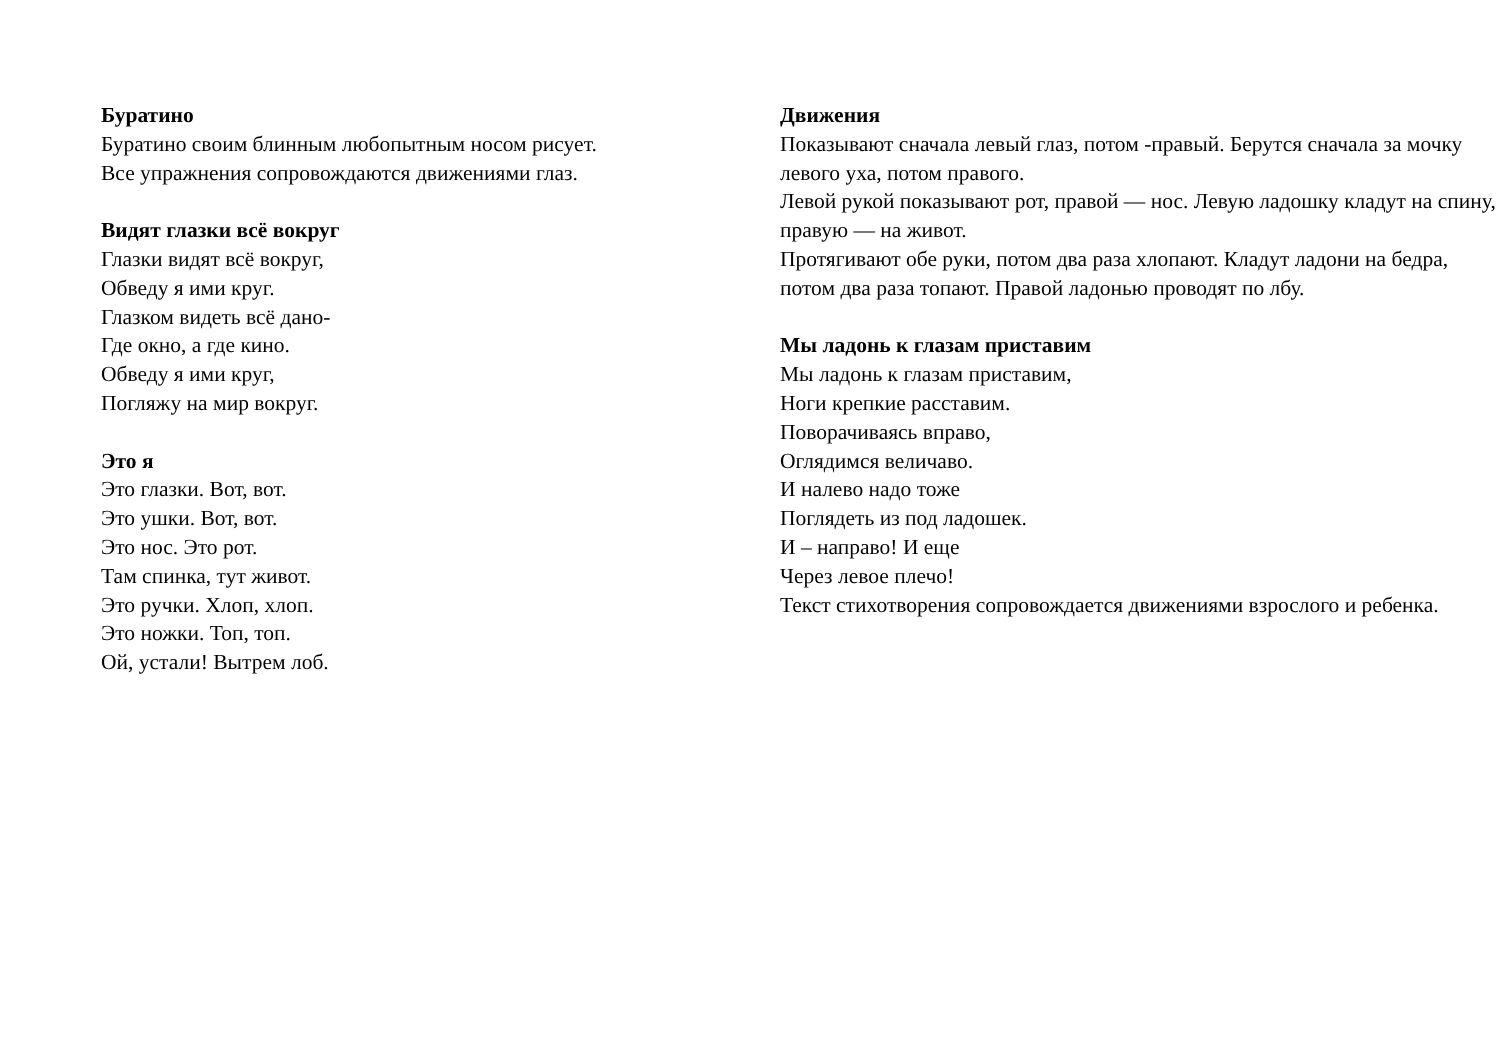Буратино
Буратино своим блинным любопытным носом рисует.
Все упражнения сопровождаются движениями глаз.
Видят глазки всё вокруг
Глазки видят всё вокруг,
Обведу я ими круг.
Глазком видеть всё дано-
Где окно, а где кино.
Обведу я ими круг,
Погляжу на мир вокруг.
Это я
Это глазки. Вот, вот.
Это ушки. Вот, вот.
Это нос. Это рот.
Там спинка, тут живот.
Это ручки. Хлоп, хлоп.
Это ножки. Топ, топ.
Ой, устали! Вытрем лоб.
Движения
Показывают сначала левый глаз, потом -правый. Берутся сначала за мочку левого уха, потом правого.
Левой рукой показывают рот, правой — нос. Левую ладошку кладут на спину, правую — на живот.
Протягивают обе руки, потом два раза хлопают. Кладут ладони на бедра, потом два раза топают. Правой ладонью проводят по лбу.
Мы ладонь к глазам приставим
Мы ладонь к глазам приставим,
Ноги крепкие расставим.
Поворачиваясь вправо,
Оглядимся величаво.
И налево надо тоже
Поглядеть из под ладошек.
И – направо! И еще
Через левое плечо!
Текст стихотворения сопровождается движениями взрослого и ребенка.